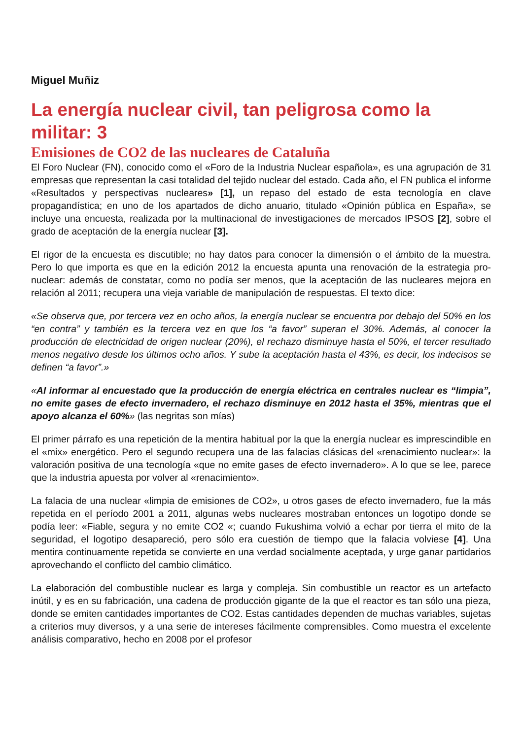Miguel Muñiz
La energía nuclear civil, tan peligrosa como la militar: 3
Emisiones de CO2 de las nucleares de Cataluña
El Foro Nuclear (FN), conocido como el «Foro de la Industria Nuclear española», es una agrupación de 31 empresas que representan la casi totalidad del tejido nuclear del estado. Cada año, el FN publica el informe «Resultados y perspectivas nucleares» [1], un repaso del estado de esta tecnología en clave propagandística; en uno de los apartados de dicho anuario, titulado «Opinión pública en España», se incluye una encuesta, realizada por la multinacional de investigaciones de mercados IPSOS [2], sobre el grado de aceptación de la energía nuclear [3].
El rigor de la encuesta es discutible; no hay datos para conocer la dimensión o el ámbito de la muestra. Pero lo que importa es que en la edición 2012 la encuesta apunta una renovación de la estrategia pro-nuclear: además de constatar, como no podía ser menos, que la aceptación de las nucleares mejora en relación al 2011; recupera una vieja variable de manipulación de respuestas. El texto dice:
«Se observa que, por tercera vez en ocho años, la energía nuclear se encuentra por debajo del 50% en los “en contra” y también es la tercera vez en que los “a favor” superan el 30%. Además, al conocer la producción de electricidad de origen nuclear (20%), el rechazo disminuye hasta el 50%, el tercer resultado menos negativo desde los últimos ocho años. Y sube la aceptación hasta el 43%, es decir, los indecisos se definen “a favor”.»
«Al informar al encuestado que la producción de energía eléctrica en centrales nuclear es “limpia”, no emite gases de efecto invernadero, el rechazo disminuye en 2012 hasta el 35%, mientras que el apoyo alcanza el 60%» (las negritas son mías)
El primer párrafo es una repetición de la mentira habitual por la que la energía nuclear es imprescindible en el «mix» energético. Pero el segundo recupera una de las falacias clásicas del «renacimiento nuclear»: la valoración positiva de una tecnología «que no emite gases de efecto invernadero». A lo que se lee, parece que la industria apuesta por volver al «renacimiento».
La falacia de una nuclear «limpia de emisiones de CO2», u otros gases de efecto invernadero, fue la más repetida en el período 2001 a 2011, algunas webs nucleares mostraban entonces un logotipo donde se podía leer: «Fiable, segura y no emite CO2 «; cuando Fukushima volvió a echar por tierra el mito de la seguridad, el logotipo desapareció, pero sólo era cuestión de tiempo que la falacia volviese [4]. Una mentira continuamente repetida se convierte en una verdad socialmente aceptada, y urge ganar partidarios aprovechando el conflicto del cambio climático.
La elaboración del combustible nuclear es larga y compleja. Sin combustible un reactor es un artefacto inútil, y es en su fabricación, una cadena de producción gigante de la que el reactor es tan sólo una pieza, donde se emiten cantidades importantes de CO2. Estas cantidades dependen de muchas variables, sujetas a criterios muy diversos, y a una serie de intereses fácilmente comprensibles. Como muestra el excelente análisis comparativo, hecho en 2008 por el profesor